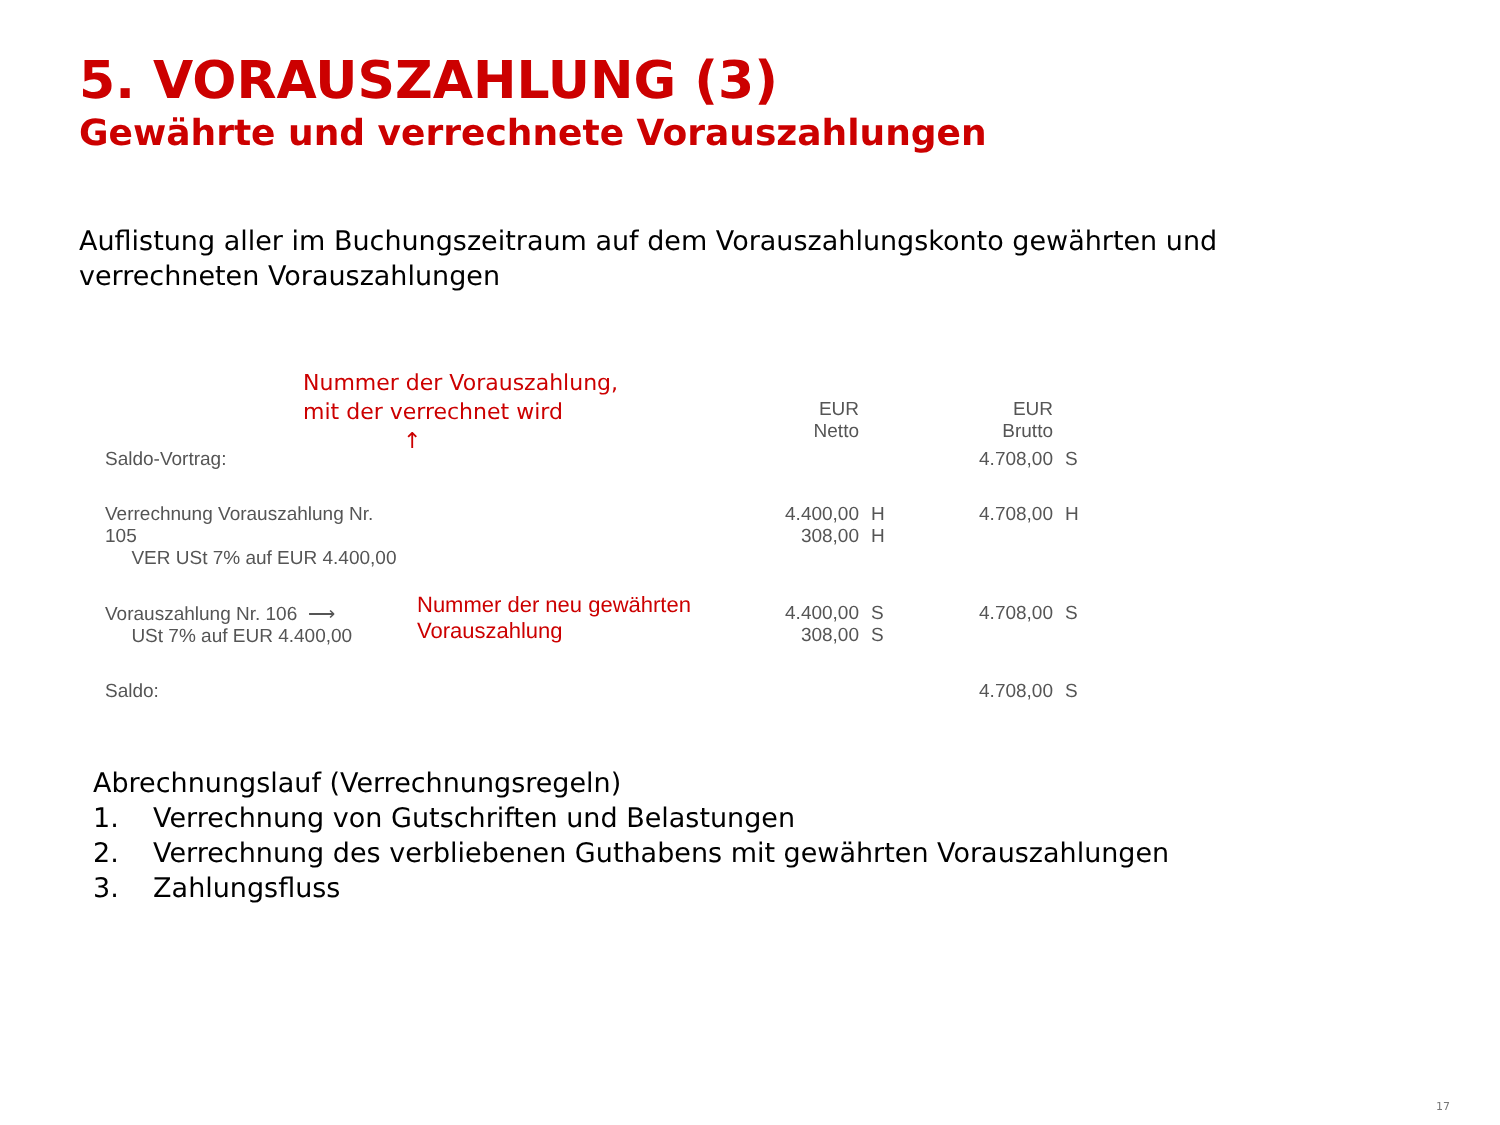5. VORAUSZAHLUNG (3)
Gewährte und verrechnete Vorauszahlungen
Auflistung aller im Buchungszeitraum auf dem Vorauszahlungskonto gewährten und verrechneten Vorauszahlungen
Nummer der Vorauszahlung,
mit der verrechnet wird
↑
| | | EUR Netto | | EUR Brutto | |
| Saldo-Vortrag: | | | | 4.708,00 | S |
| Verrechnung Vorauszahlung Nr. 105 VER USt 7% auf EUR 4.400,00 | | 4.400,00 308,00 | H H | 4.708,00 | H |
| Vorauszahlung Nr. 106 ⟶ USt 7% auf EUR 4.400,00 | Nummer der neu gewährten Vorauszahlung | 4.400,00 308,00 | S S | 4.708,00 | S |
| Saldo: | | | | 4.708,00 | S |
Abrechnungslauf (Verrechnungsregeln)
1. Verrechnung von Gutschriften und Belastungen
2. Verrechnung des verbliebenen Guthabens mit gewährten Vorauszahlungen
3. Zahlungsfluss
17